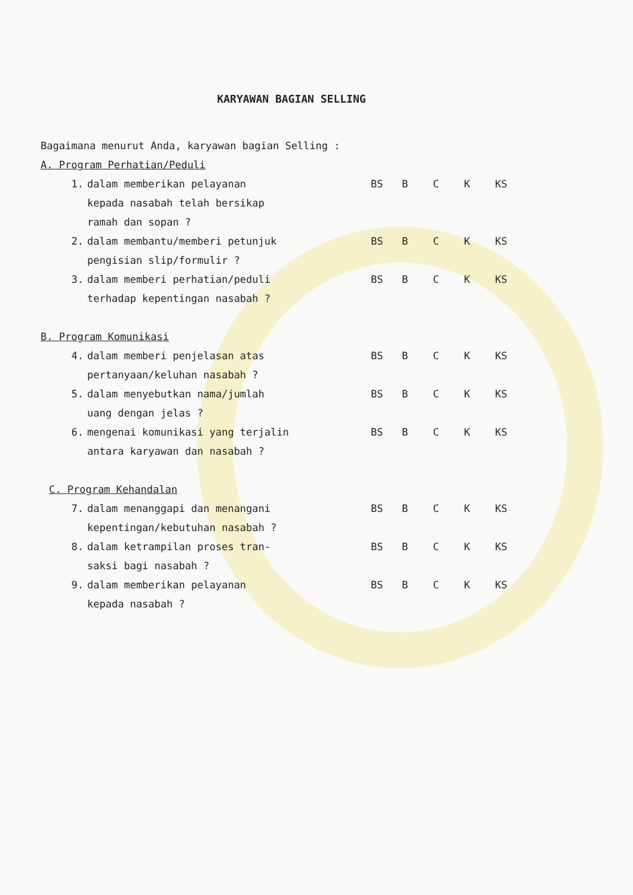KARYAWAN BAGIAN SELLING
Bagaimana menurut Anda, karyawan bagian Selling :
A. Program Perhatian/Peduli
1. dalam memberikan pelayanan
kepada nasabah telah bersikap
ramah dan sopan ?
BS B C K KS
2. dalam membantu/memberi petunjuk
pengisian slip/formulir ?
BS B C K KS
3. dalam memberi perhatian/peduli
terhadap kepentingan nasabah ?
BS B C K KS
B. Program Komunikasi
4. dalam memberi penjelasan atas
pertanyaan/keluhan nasabah ?
BS B C K KS
5. dalam menyebutkan nama/jumlah
uang dengan jelas ?
BS B C K KS
6. mengenai komunikasi yang terjalin
antara karyawan dan nasabah ?
BS B C K KS
C. Program Kehandalan
7. dalam menanggapi dan menangani
kepentingan/kebutuhan nasabah ?
BS B C K KS
8. dalam ketrampilan proses tran-
saksi bagi nasabah ?
BS B C K KS
9. dalam memberikan pelayanan
kepada nasabah ?
BS B C K KS